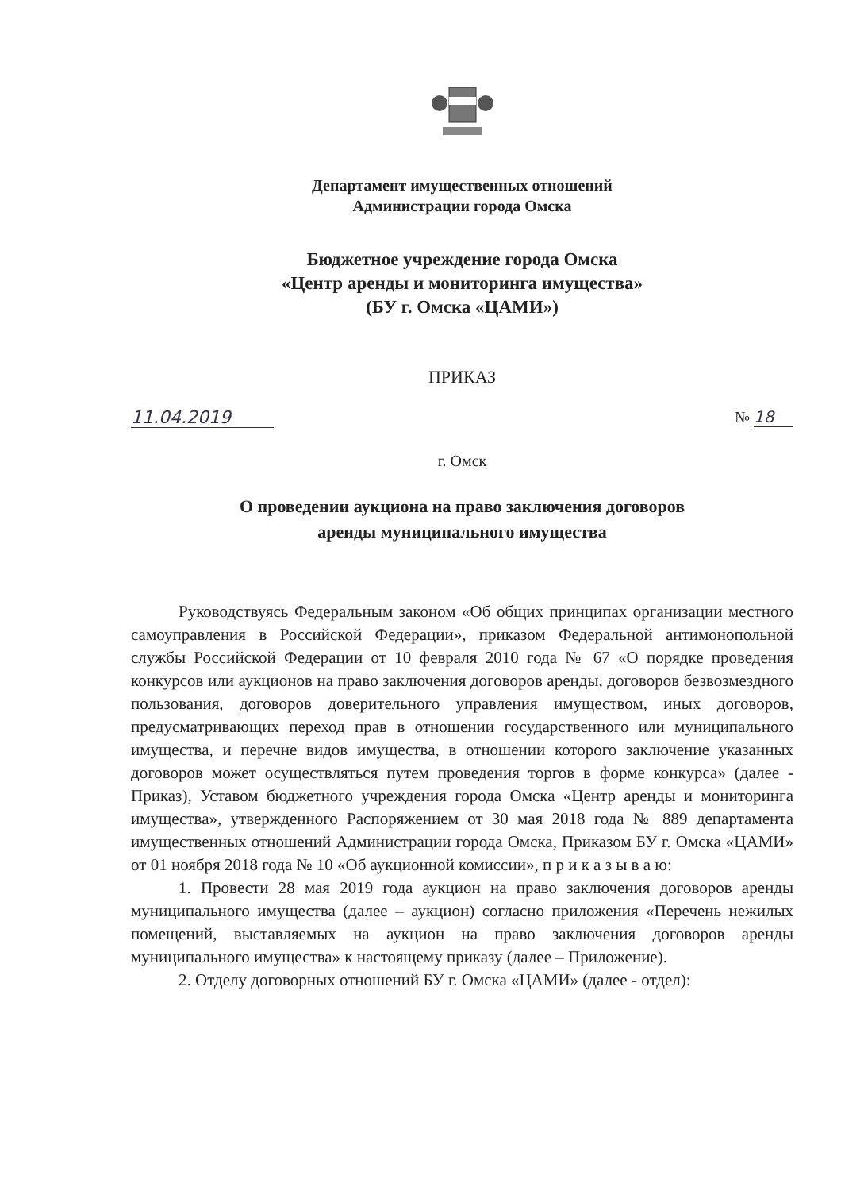Департамент имущественных отношений
Администрации города Омска
Бюджетное учреждение города Омска
«Центр аренды и мониторинга имущества»
(БУ г. Омска «ЦАМИ»)
ПРИКАЗ
11.04.2019 № 18
г. Омск
О проведении аукциона на право заключения договоров
аренды муниципального имущества
Руководствуясь Федеральным законом «Об общих принципах организации местного самоуправления в Российской Федерации», приказом Федеральной антимонопольной службы Российской Федерации от 10 февраля 2010 года № 67 «О порядке проведения конкурсов или аукционов на право заключения договоров аренды, договоров безвозмездного пользования, договоров доверительного управления имуществом, иных договоров, предусматривающих переход прав в отношении государственного или муниципального имущества, и перечне видов имущества, в отношении которого заключение указанных договоров может осуществляться путем проведения торгов в форме конкурса» (далее - Приказ), Уставом бюджетного учреждения города Омска «Центр аренды и мониторинга имущества», утвержденного Распоряжением от 30 мая 2018 года № 889 департамента имущественных отношений Администрации города Омска, Приказом БУ г. Омска «ЦАМИ» от 01 ноября 2018 года № 10 «Об аукционной комиссии», п р и к а з ы в а ю:
1. Провести 28 мая 2019 года аукцион на право заключения договоров аренды муниципального имущества (далее – аукцион) согласно приложения «Перечень нежилых помещений, выставляемых на аукцион на право заключения договоров аренды муниципального имущества» к настоящему приказу (далее – Приложение).
2. Отделу договорных отношений БУ г. Омска «ЦАМИ» (далее - отдел):